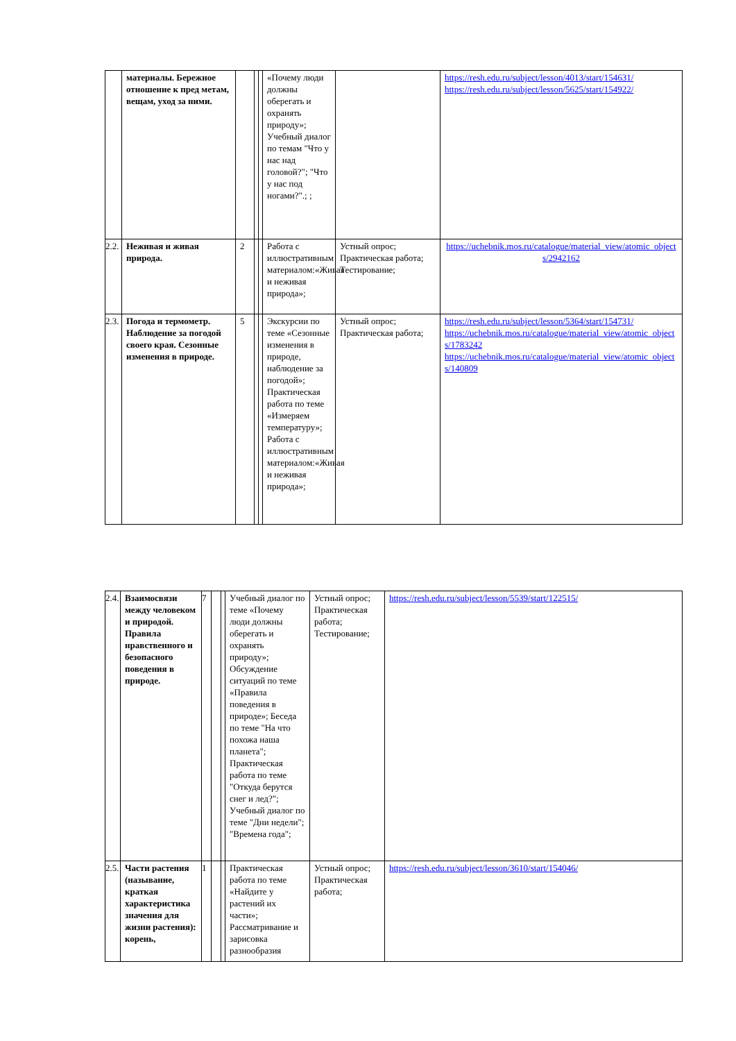| | материалы. Бережное отношение к пред метам, вещам, уход за ними. | | | | «Почему люди должны оберегать и охранять природу»; Учебный диалог по темам "Что у нас над головой?"; "Что у нас под ногами?".; ; | | https://resh.edu.ru/subject/lesson/4013/start/154631/ https://resh.edu.ru/subject/lesson/5625/start/154922/ |
| 2.2. | Неживая и живая природа. | 2 | | | Работа с иллюстративным материалом:«Живая и неживая природа»; | Устный опрос; Практическая работа; Тестирование; | https://uchebnik.mos.ru/catalogue/material_view/atomic_objects/2942162 |
| 2.3. | Погода и термометр. Наблюдение за погодой своего края. Сезонные изменения в природе. | 5 | | | Экскурсии по теме «Сезонные изменения в природе, наблюдение за погодой»; Практическая работа по теме «Измеряем температуру»; Работа с иллюстративным материалом:«Живая и неживая природа»; | Устный опрос; Практическая работа; | https://resh.edu.ru/subject/lesson/5364/start/154731/ https://uchebnik.mos.ru/catalogue/material_view/atomic_objects/1783242 https://uchebnik.mos.ru/catalogue/material_view/atomic_objects/140809 |
| 2.4. | Взаимосвязи между человеком и природой. Правила нравственного и безопасного поведения в природе. | 7 | | | Учебный диалог по теме «Почему люди должны оберегать и охранять природу»; Обсуждение ситуаций по теме «Правила поведения в природе»; Беседа по теме "На что похожа наша планета"; Практическая работа по теме "Откуда берутся снег и лед?"; Учебный диалог по теме "Дни недели"; "Времена года"; | Устный опрос; Практическая работа; Тестирование; | https://resh.edu.ru/subject/lesson/5539/start/122515/ |
| 2.5. | Части растения (называние, краткая характеристика значения для жизни растения): корень, | 1 | | | Практическая работа по теме «Найдите у растений их части»; Рассматривание и зарисовка разнообразия | Устный опрос; Практическая работа; | https://resh.edu.ru/subject/lesson/3610/start/154046/ |